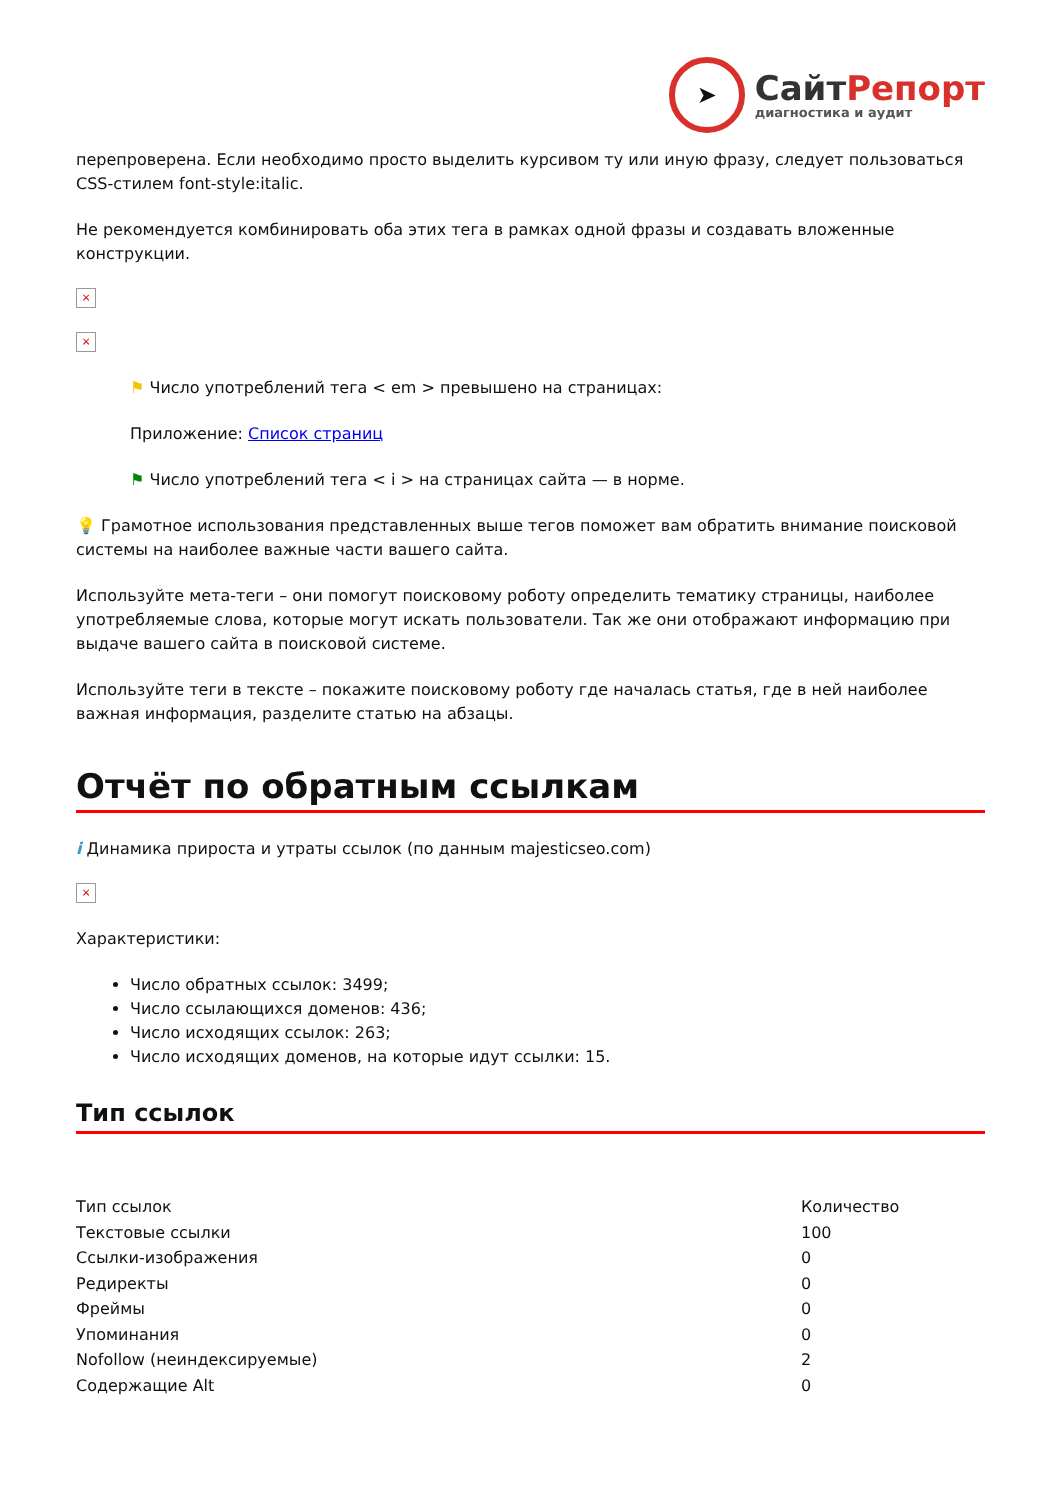➤
Сайт Репорт
диагностика и аудит
перепроверена. Если необходимо просто выделить курсивом ту или иную фразу, следует пользоваться CSS-стилем font-style:italic.
Не рекомендуется комбинировать оба этих тега в рамках одной фразы и создавать вложенные конструкции.
×
×
⚑ Число употреблений тега < em > превышено на страницах:
Приложение: Список страниц
⚑ Число употреблений тега < i > на страницах сайта — в норме.
💡 Грамотное использования представленных выше тегов поможет вам обратить внимание поисковой системы на наиболее важные части вашего сайта.
Используйте мета-теги – они помогут поисковому роботу определить тематику страницы, наиболее употребляемые слова, которые могут искать пользователи. Так же они отображают информацию при выдаче вашего сайта в поисковой системе.
Используйте теги в тексте – покажите поисковому роботу где началась статья, где в ней наиболее важная информация, разделите статью на абзацы.
Отчёт по обратным ссылкам
i Динамика прироста и утраты ссылок (по данным majesticseo.com)
×
Характеристики:
Число обратных ссылок: 3499;
Число ссылающихся доменов: 436;
Число исходящих ссылок: 263;
Число исходящих доменов, на которые идут ссылки: 15.
Тип ссылок
| Тип ссылок | Количество |
| --- | --- |
| Текстовые ссылки | 100 |
| Ссылки-изображения | 0 |
| Редиректы | 0 |
| Фреймы | 0 |
| Упоминания | 0 |
| Nofollow (неиндексируемые) | 2 |
| Содержащие Alt | 0 |